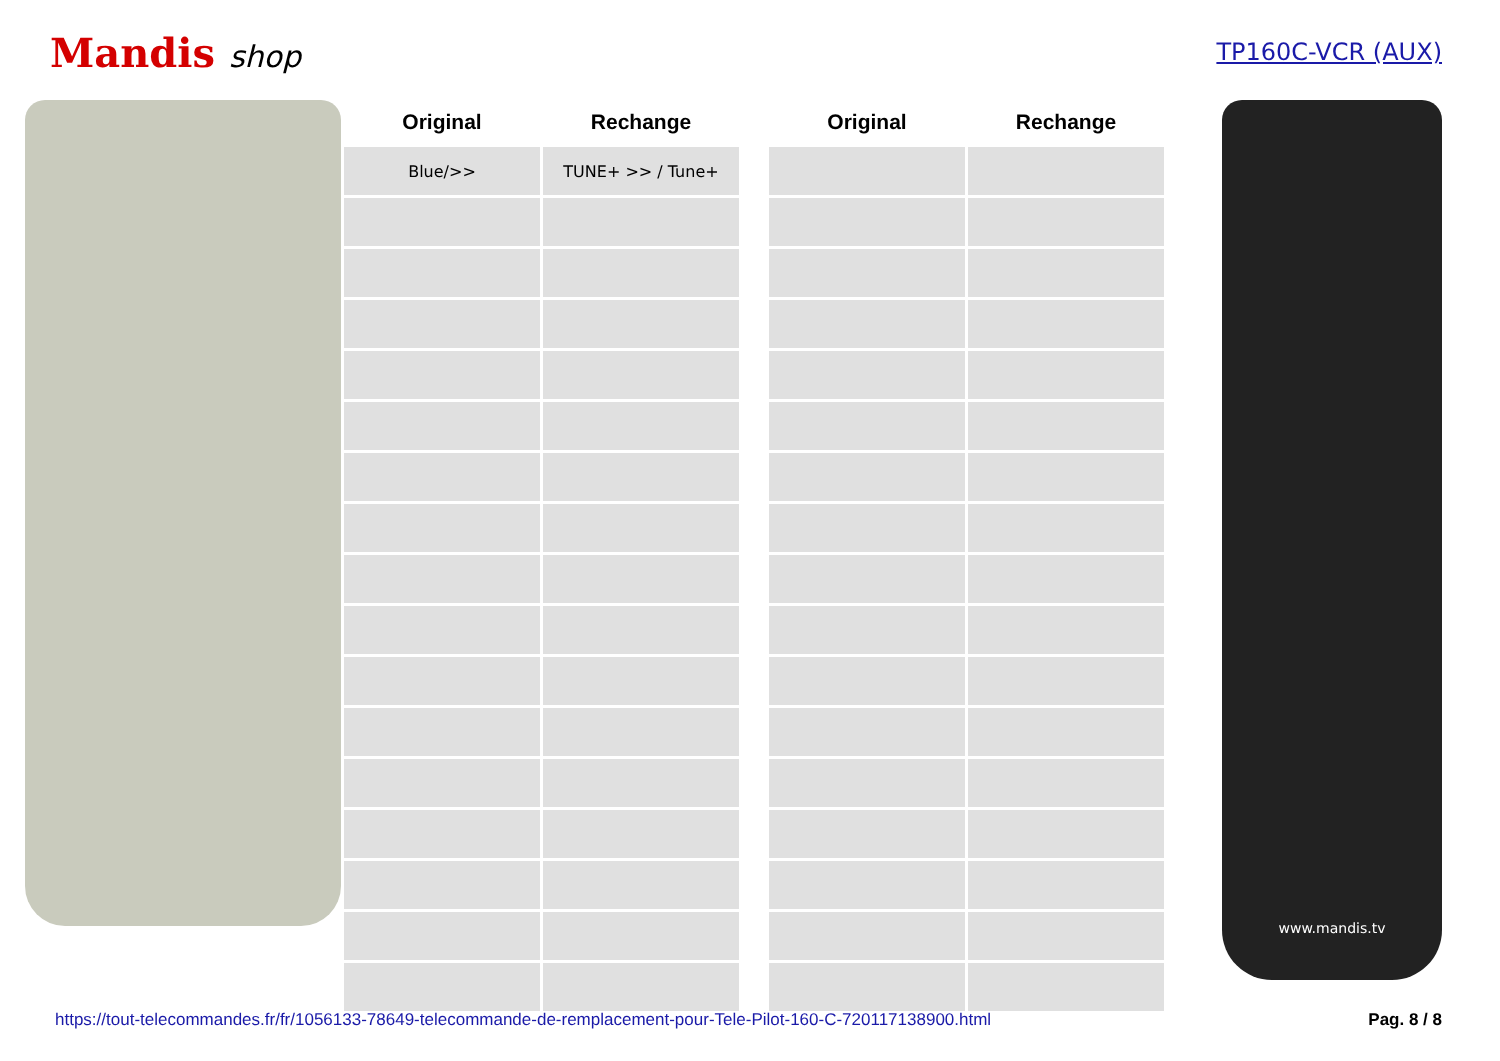Mandis shop
TP160C-VCR (AUX)
| Original | Rechange |
| --- | --- |
| Blue/>> | TUNE+ >> / Tune+ |
| Original | Rechange |
| --- | --- |
www.mandis.tv
https://tout-telecommandes.fr/fr/1056133-78649-telecommande-de-remplacement-pour-Tele-Pilot-160-C-720117138900.html Pag. 8 / 8